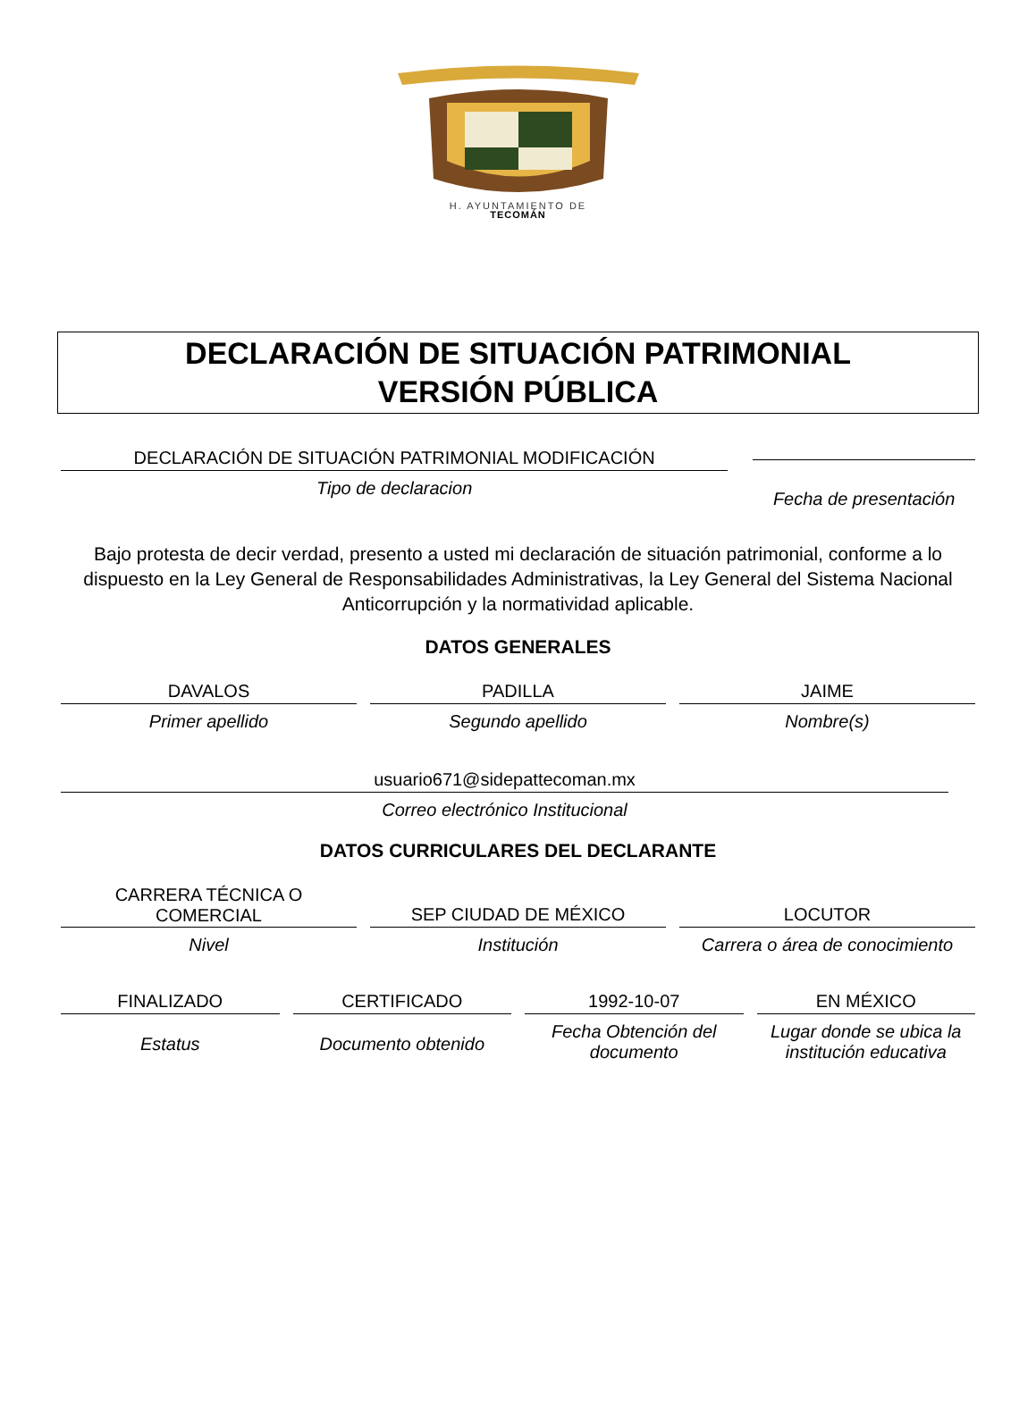H. AYUNTAMIENTO DE
TECOMÁN
DECLARACIÓN DE SITUACIÓN PATRIMONIAL
VERSIÓN PÚBLICA
DECLARACIÓN DE SITUACIÓN PATRIMONIAL MODIFICACIÓN
Tipo de declaracion
Fecha de presentación
Bajo protesta de decir verdad, presento a usted mi declaración de situación patrimonial, conforme a lo dispuesto en la Ley General de Responsabilidades Administrativas, la Ley General del Sistema Nacional Anticorrupción y la normatividad aplicable.
DATOS GENERALES
DAVALOS
Primer apellido
PADILLA
Segundo apellido
JAIME
Nombre(s)
usuario671@sidepattecoman.mx
Correo electrónico Institucional
DATOS CURRICULARES DEL DECLARANTE
CARRERA TÉCNICA O
COMERCIAL
Nivel
SEP CIUDAD DE MÉXICO
Institución
LOCUTOR
Carrera o área de conocimiento
FINALIZADO
Estatus
CERTIFICADO
Documento obtenido
1992-10-07
Fecha Obtención del documento
EN MÉXICO
Lugar donde se ubica la institución educativa